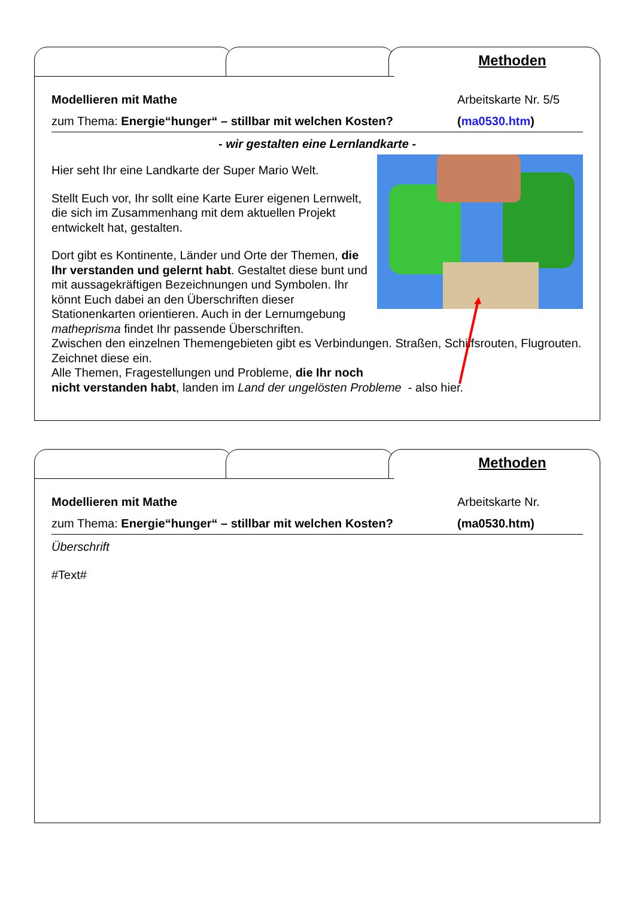Methoden
Modellieren mit Mathe Arbeitskarte Nr. 5/5
zum Thema: Energie“hunger“ – stillbar mit welchen Kosten? (ma0530.htm)
- wir gestalten eine Lernlandkarte -
Hier seht Ihr eine Landkarte der Super Mario Welt.
Stellt Euch vor, Ihr sollt eine Karte Eurer eigenen Lernwelt, die sich im Zusammenhang mit dem aktuellen Projekt entwickelt hat, gestalten.
Dort gibt es Kontinente, Länder und Orte der Themen, die Ihr verstanden und gelernt habt. Gestaltet diese bunt und mit aussagekräftigen Bezeichnungen und Symbolen. Ihr könnt Euch dabei an den Überschriften dieser Stationenkarten orientieren. Auch in der Lernumgebung matheprisma findet Ihr passende Überschriften.
Zwischen den einzelnen Themengebieten gibt es Verbindungen. Straßen, Schiffsrouten, Flugrouten. Zeichnet diese ein.
Alle Themen, Fragestellungen und Probleme, die Ihr noch
nicht verstanden habt, landen im Land der ungelösten Probleme - also hier.
Methoden
Modellieren mit Mathe Arbeitskarte Nr.
zum Thema: Energie“hunger“ – stillbar mit welchen Kosten? (ma0530.htm)
Überschrift
#Text#